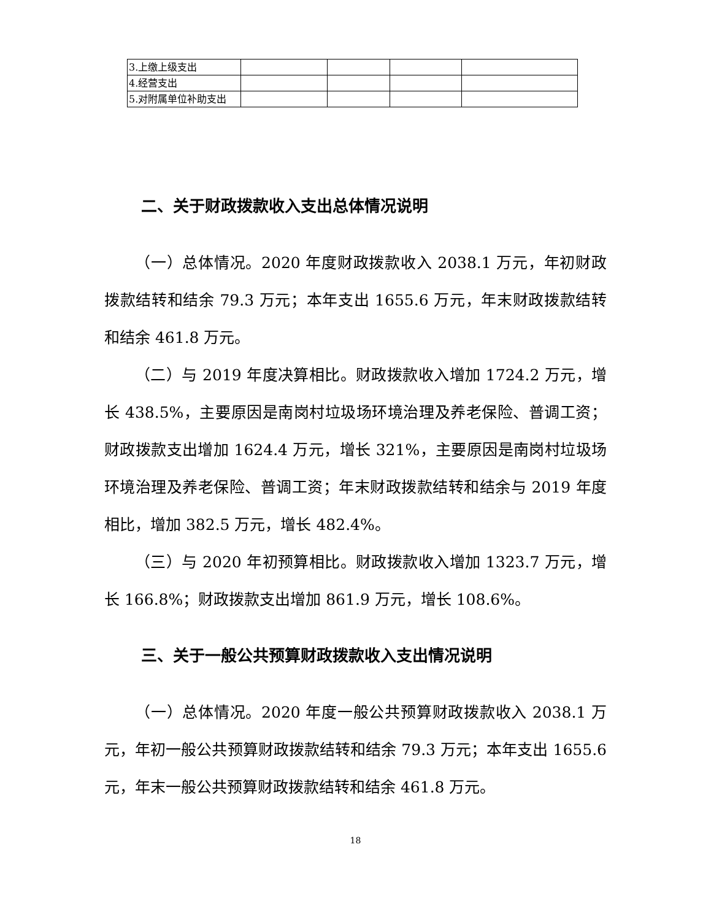| 3.上缴上级支出 | | | | |
| 4.经营支出 | | | | |
| 5.对附属单位补助支出 | | | | |
二、关于财政拨款收入支出总体情况说明
（一）总体情况。2020 年度财政拨款收入 2038.1 万元，年初财政拨款结转和结余 79.3 万元；本年支出 1655.6 万元，年末财政拨款结转和结余 461.8 万元。
（二）与 2019 年度决算相比。财政拨款收入增加 1724.2 万元，增长 438.5%，主要原因是南岗村垃圾场环境治理及养老保险、普调工资；财政拨款支出增加 1624.4 万元，增长 321%，主要原因是南岗村垃圾场环境治理及养老保险、普调工资；年末财政拨款结转和结余与 2019 年度相比，增加 382.5 万元，增长 482.4%。
（三）与 2020 年初预算相比。财政拨款收入增加 1323.7 万元，增长 166.8%；财政拨款支出增加 861.9 万元，增长 108.6%。
三、关于一般公共预算财政拨款收入支出情况说明
（一）总体情况。2020 年度一般公共预算财政拨款收入 2038.1 万元，年初一般公共预算财政拨款结转和结余 79.3 万元；本年支出 1655.6 元，年末一般公共预算财政拨款结转和结余 461.8 万元。
18